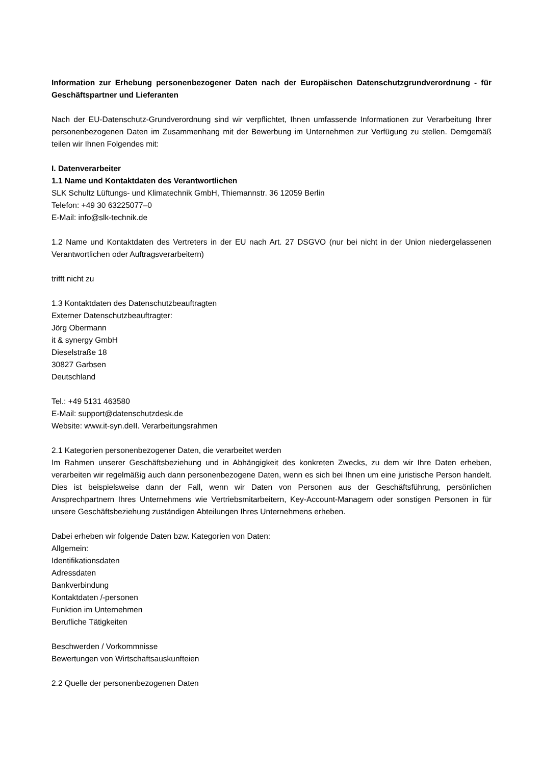Information zur Erhebung personenbezogener Daten nach der Europäischen Datenschutzgrundverordnung - für Geschäftspartner und Lieferanten
Nach der EU-Datenschutz-Grundverordnung sind wir verpflichtet, Ihnen umfassende Informationen zur Verarbeitung Ihrer personenbezogenen Daten im Zusammenhang mit der Bewerbung im Unternehmen zur Verfügung zu stellen. Demgemäß teilen wir Ihnen Folgendes mit:
I. Datenverarbeiter
1.1 Name und Kontaktdaten des Verantwortlichen
SLK Schultz Lüftungs- und Klimatechnik GmbH, Thiemannstr. 36 12059 Berlin
Telefon: +49 30 63225077–0
E-Mail: info@slk-technik.de
1.2 Name und Kontaktdaten des Vertreters in der EU nach Art. 27 DSGVO (nur bei nicht in der Union niedergelassenen Verantwortlichen oder Auftragsverarbeitern)
trifft nicht zu
1.3 Kontaktdaten des Datenschutzbeauftragten
Externer Datenschutzbeauftragter:
Jörg Obermann
it & synergy GmbH
Dieselstraße 18
30827 Garbsen
Deutschland
Tel.: +49 5131 463580
E-Mail: support@datenschutzdesk.de
Website: www.it-syn.deII. Verarbeitungsrahmen
2.1 Kategorien personenbezogener Daten, die verarbeitet werden
Im Rahmen unserer Geschäftsbeziehung und in Abhängigkeit des konkreten Zwecks, zu dem wir Ihre Daten erheben, verarbeiten wir regelmäßig auch dann personenbezogene Daten, wenn es sich bei Ihnen um eine juristische Person handelt. Dies ist beispielsweise dann der Fall, wenn wir Daten von Personen aus der Geschäftsführung, persönlichen Ansprechpartnern Ihres Unternehmens wie Vertriebsmitarbeitern, Key-Account-Managern oder sonstigen Personen in für unsere Geschäftsbeziehung zuständigen Abteilungen Ihres Unternehmens erheben.
Dabei erheben wir folgende Daten bzw. Kategorien von Daten:
Allgemein:
Identifikationsdaten
Adressdaten
Bankverbindung
Kontaktdaten /-personen
Funktion im Unternehmen
Berufliche Tätigkeiten
Beschwerden / Vorkommnisse
Bewertungen von Wirtschaftsauskunfteien
2.2 Quelle der personenbezogenen Daten